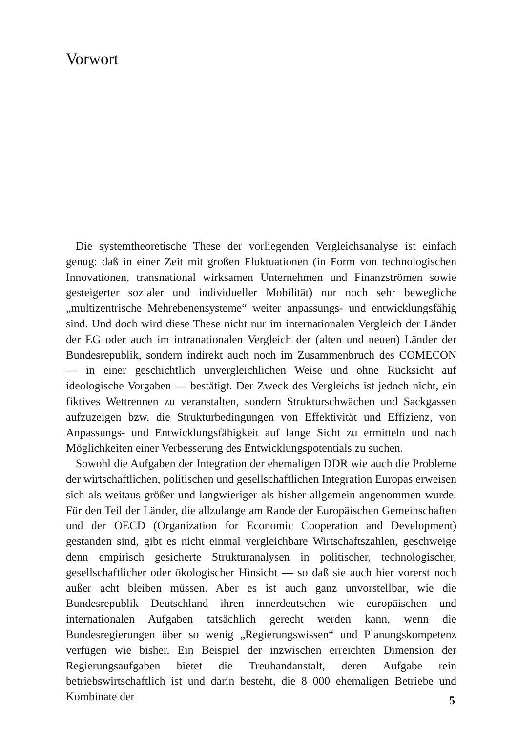Vorwort
Die systemtheoretische These der vorliegenden Vergleichsanalyse ist einfach genug: daß in einer Zeit mit großen Fluktuationen (in Form von technologischen Innovationen, transnational wirksamen Unternehmen und Finanzströmen sowie gesteigerter sozialer und individueller Mobilität) nur noch sehr bewegliche „multizentrische Mehrebenensysteme“ weiter anpassungs- und entwicklungsfähig sind. Und doch wird diese These nicht nur im internationalen Vergleich der Länder der EG oder auch im intranationalen Vergleich der (alten und neuen) Länder der Bundesrepublik, sondern indirekt auch noch im Zusammenbruch des COMECON — in einer geschichtlich unvergleichlichen Weise und ohne Rücksicht auf ideologische Vorgaben — bestätigt. Der Zweck des Vergleichs ist jedoch nicht, ein fiktives Wettrennen zu veranstalten, sondern Strukturschwächen und Sackgassen aufzuzeigen bzw. die Strukturbedingungen von Effektivität und Effizienz, von Anpassungs- und Entwicklungsfähigkeit auf lange Sicht zu ermitteln und nach Möglichkeiten einer Verbesserung des Entwicklungspotentials zu suchen.
Sowohl die Aufgaben der Integration der ehemaligen DDR wie auch die Probleme der wirtschaftlichen, politischen und gesellschaftlichen Integration Europas erweisen sich als weitaus größer und langwieriger als bisher allgemein angenommen wurde. Für den Teil der Länder, die allzulange am Rande der Europäischen Gemeinschaften und der OECD (Organization for Economic Cooperation and Development) gestanden sind, gibt es nicht einmal vergleichbare Wirtschaftszahlen, geschweige denn empirisch gesicherte Strukturanalysen in politischer, technologischer, gesellschaftlicher oder ökologischer Hinsicht — so daß sie auch hier vorerst noch außer acht bleiben müssen. Aber es ist auch ganz unvorstellbar, wie die Bundesrepublik Deutschland ihren innerdeutschen wie europäischen und internationalen Aufgaben tatsächlich gerecht werden kann, wenn die Bundesregierungen über so wenig „Regierungswissen“ und Planungskompetenz verfügen wie bisher. Ein Beispiel der inzwischen erreichten Dimension der Regierungsaufgaben bietet die Treuhandanstalt, deren Aufgabe rein betriebswirtschaftlich ist und darin besteht, die 8 000 ehemaligen Betriebe und Kombinate der
5